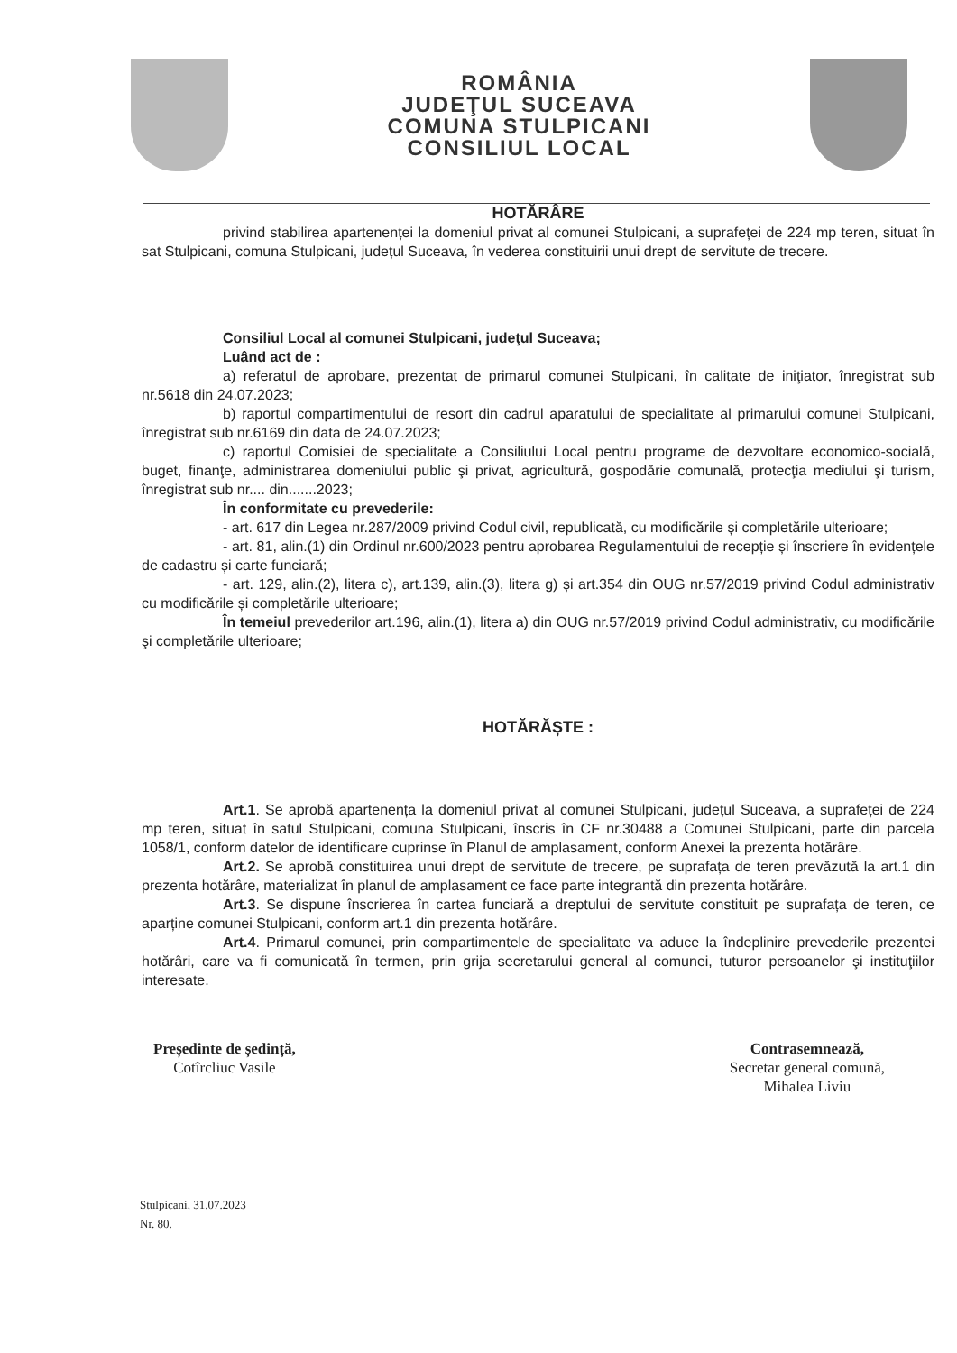ROMÂNIA
JUDEŢUL SUCEAVA
COMUNA STULPICANI
CONSILIUL LOCAL
HOTĂRÂRE
privind stabilirea apartenenței la domeniul privat al comunei Stulpicani, a suprafeței de 224 mp teren, situat în sat Stulpicani, comuna Stulpicani, județul Suceava, în vederea constituirii unui drept de servitute de trecere.
Consiliul Local al comunei Stulpicani, judeţul Suceava;
Luând act de :
a) referatul de aprobare, prezentat de primarul comunei Stulpicani, în calitate de iniţiator, înregistrat sub nr.5618 din 24.07.2023;
b) raportul compartimentului de resort din cadrul aparatului de specialitate al primarului comunei Stulpicani, înregistrat sub nr.6169 din data de 24.07.2023;
c) raportul Comisiei de specialitate a Consiliului Local pentru programe de dezvoltare economico-socială, buget, finanţe, administrarea domeniului public şi privat, agricultură, gospodărie comunală, protecţia mediului şi turism, înregistrat sub nr.... din.......2023;
În conformitate cu prevederile:
- art. 617 din Legea nr.287/2009 privind Codul civil, republicată, cu modificările și completările ulterioare;
- art. 81, alin.(1) din Ordinul nr.600/2023 pentru aprobarea Regulamentului de recepție și înscriere în evidențele de cadastru și carte funciară;
- art. 129, alin.(2), litera c), art.139, alin.(3), litera g) și art.354 din OUG nr.57/2019 privind Codul administrativ cu modificările și completările ulterioare;
În temeiul prevederilor art.196, alin.(1), litera a) din OUG nr.57/2019 privind Codul administrativ, cu modificările şi completările ulterioare;
HOTĂRĂȘTE :
Art.1. Se aprobă apartenența la domeniul privat al comunei Stulpicani, județul Suceava, a suprafeței de 224 mp teren, situat în satul Stulpicani, comuna Stulpicani, înscris în CF nr.30488 a Comunei Stulpicani, parte din parcela 1058/1, conform datelor de identificare cuprinse în Planul de amplasament, conform Anexei la prezenta hotărâre.
Art.2. Se aprobă constituirea unui drept de servitute de trecere, pe suprafața de teren prevăzută la art.1 din prezenta hotărâre, materializat în planul de amplasament ce face parte integrantă din prezenta hotărâre.
Art.3. Se dispune înscrierea în cartea funciară a dreptului de servitute constituit pe suprafața de teren, ce aparține comunei Stulpicani, conform art.1 din prezenta hotărâre.
Art.4. Primarul comunei, prin compartimentele de specialitate va aduce la îndeplinire prevederile prezentei hotărâri, care va fi comunicată în termen, prin grija secretarului general al comunei, tuturor persoanelor şi instituţiilor interesate.
Președinte de ședință,
Cotîrcliuc Vasile
Contrasemnează,
Secretar general comună,
Mihalea Liviu
Stulpicani, 31.07.2023
Nr. 80.